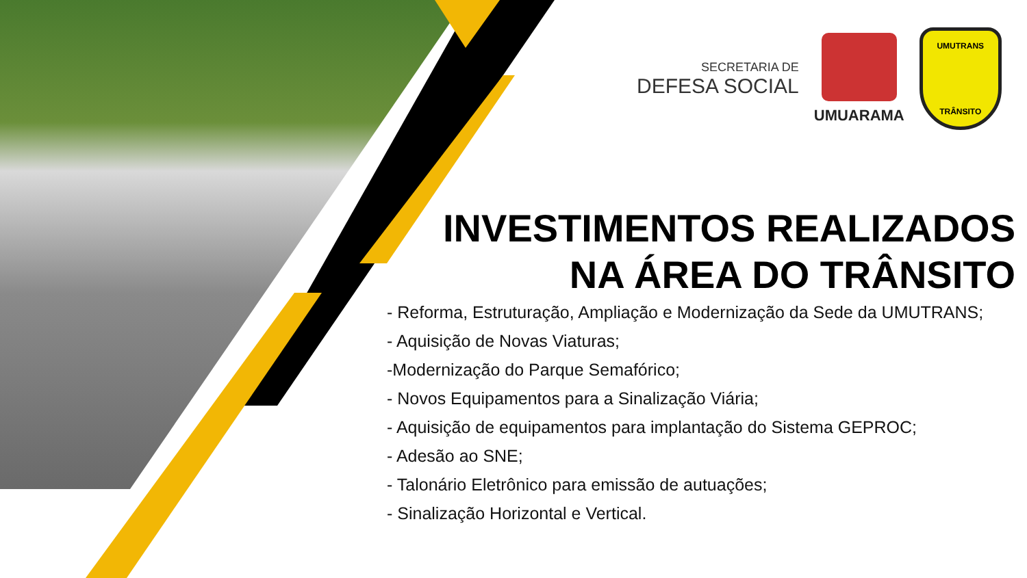SECRETARIA DE
DEFESA SOCIAL
UMUARAMA
UMUTRANS
TRÂNSITO
INVESTIMENTOS REALIZADOS
NA ÁREA DO TRÂNSITO
- Reforma, Estruturação, Ampliação e Modernização da Sede da UMUTRANS;
- Aquisição de Novas Viaturas;
-Modernização do Parque Semafórico;
- Novos Equipamentos para a Sinalização Viária;
- Aquisição de equipamentos para implantação do Sistema GEPROC;
- Adesão ao SNE;
- Talonário Eletrônico para emissão de autuações;
- Sinalização Horizontal e Vertical.